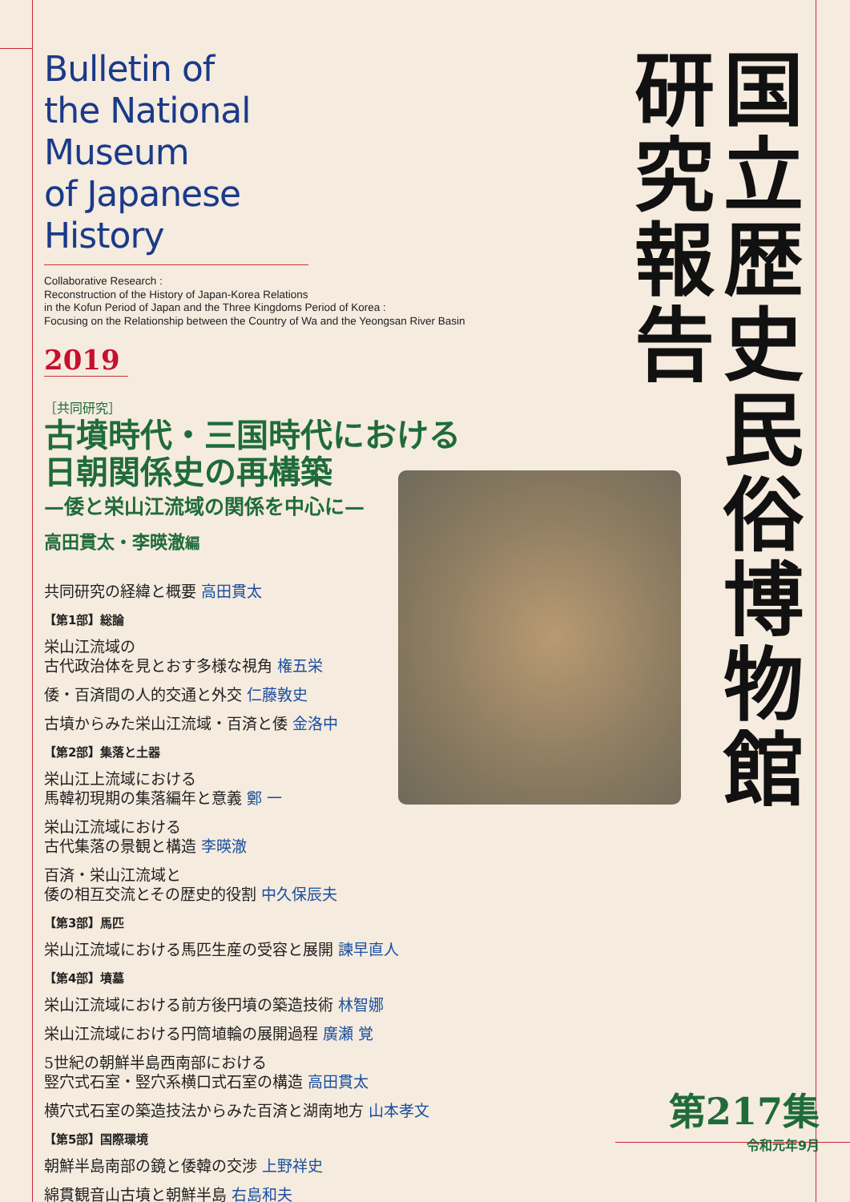国立歴史民俗博物館
研究報告
Bulletin of
the National Museum
of Japanese History
Collaborative Research :
Reconstruction of the History of Japan-Korea Relations
in the Kofun Period of Japan and the Three Kingdoms Period of Korea :
Focusing on the Relationship between the Country of Wa and the Yeongsan River Basin
2019
［共同研究］
古墳時代・三国時代における
日朝関係史の再構築
—倭と栄山江流域の関係を中心に—
高田貫太・李暎澈編
共同研究の経緯と概要 高田貫太
【第1部】総論
栄山江流域の
古代政治体を見とおす多様な視角 権五栄
倭・百済間の人的交通と外交 仁藤敦史
古墳からみた栄山江流域・百済と倭 金洛中
【第2部】集落と土器
栄山江上流域における
馬韓初現期の集落編年と意義 鄭 一
栄山江流域における
古代集落の景観と構造 李暎澈
百済・栄山江流域と
倭の相互交流とその歴史的役割 中久保辰夫
【第3部】馬匹
栄山江流域における馬匹生産の受容と展開 諫早直人
【第4部】墳墓
栄山江流域における前方後円墳の築造技術 林智娜
栄山江流域における円筒埴輪の展開過程 廣瀬 覚
5世紀の朝鮮半島西南部における
竪穴式石室・竪穴系横口式石室の構造 高田貫太
横穴式石室の築造技法からみた百済と湖南地方 山本孝文
【第5部】国際環境
朝鮮半島南部の鏡と倭韓の交渉 上野祥史
綿貫観音山古墳と朝鮮半島 右島和夫
第217集
令和元年9月